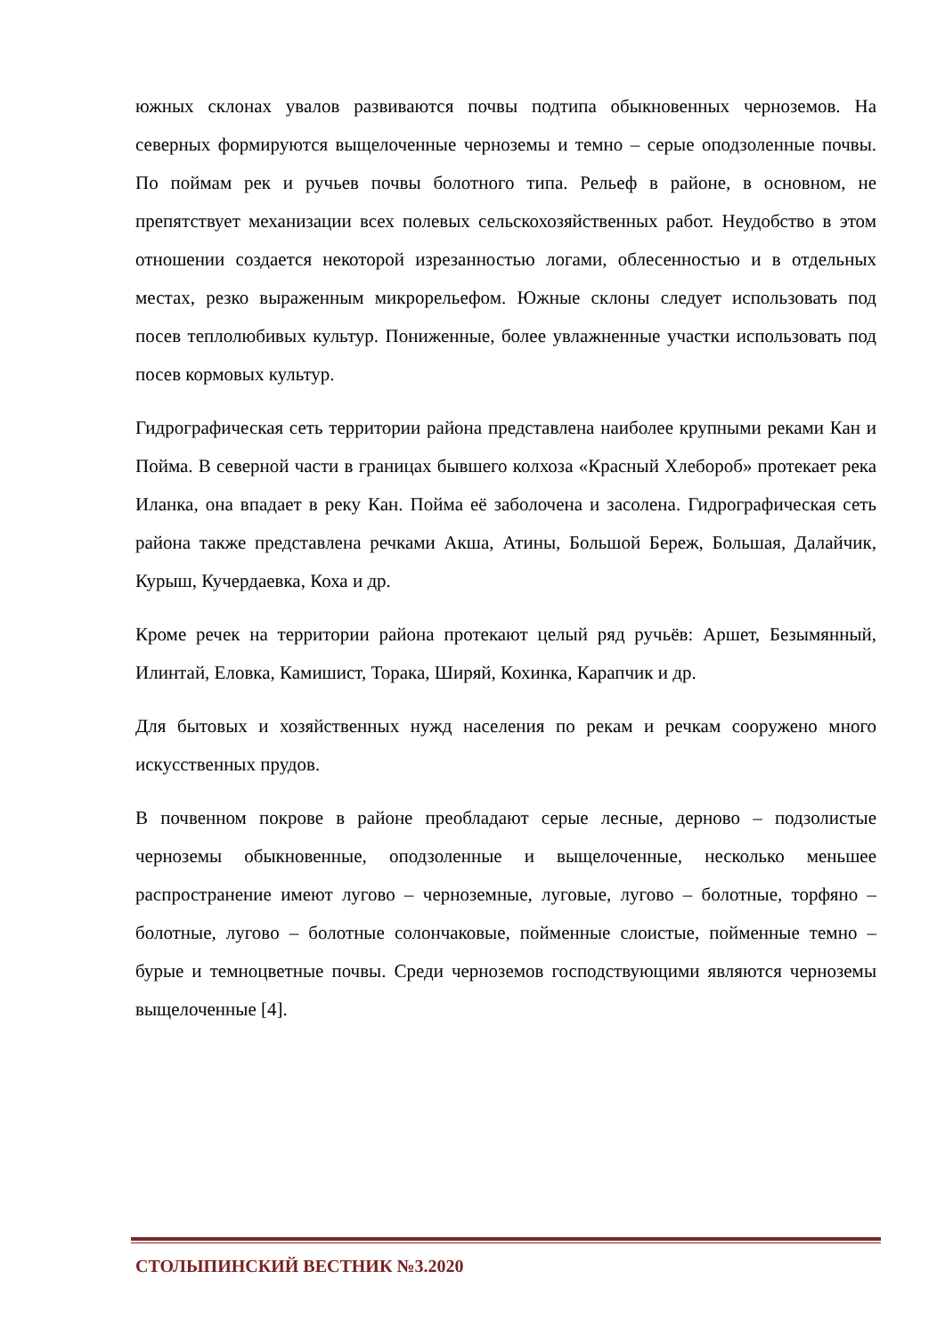южных склонах увалов развиваются почвы подтипа обыкновенных черноземов. На северных формируются выщелоченные черноземы и темно – серые оподзоленные почвы. По поймам рек и ручьев почвы болотного типа. Рельеф в районе, в основном, не препятствует механизации всех полевых сельскохозяйственных работ. Неудобство в этом отношении создается некоторой изрезанностью логами, облесенностью и в отдельных местах, резко выраженным микрорельефом. Южные склоны следует использовать под посев теплолюбивых культур. Пониженные, более увлажненные участки использовать под посев кормовых культур.
Гидрографическая сеть территории района представлена наиболее крупными реками Кан и Пойма. В северной части в границах бывшего колхоза «Красный Хлебороб» протекает река Иланка, она впадает в реку Кан. Пойма её заболочена и засолена. Гидрографическая сеть района также представлена речками Акша, Атины, Большой Береж, Большая, Далайчик, Курыш, Кучердаевка, Коха и др.
Кроме речек на территории района протекают целый ряд ручьёв: Аршет, Безымянный, Илинтай, Еловка, Камишист, Торака, Ширяй, Кохинка, Карапчик и др.
Для бытовых и хозяйственных нужд населения по рекам и речкам сооружено много искусственных прудов.
В почвенном покрове в районе преобладают серые лесные, дерново – подзолистые черноземы обыкновенные, оподзоленные и выщелоченные, несколько меньшее распространение имеют лугово – черноземные, луговые, лугово – болотные, торфяно – болотные, лугово – болотные солончаковые, пойменные слоистые, пойменные темно – бурые и темноцветные почвы. Среди черноземов господствующими являются черноземы выщелоченные [4].
СТОЛЫПИНСКИЙ ВЕСТНИК №3.2020